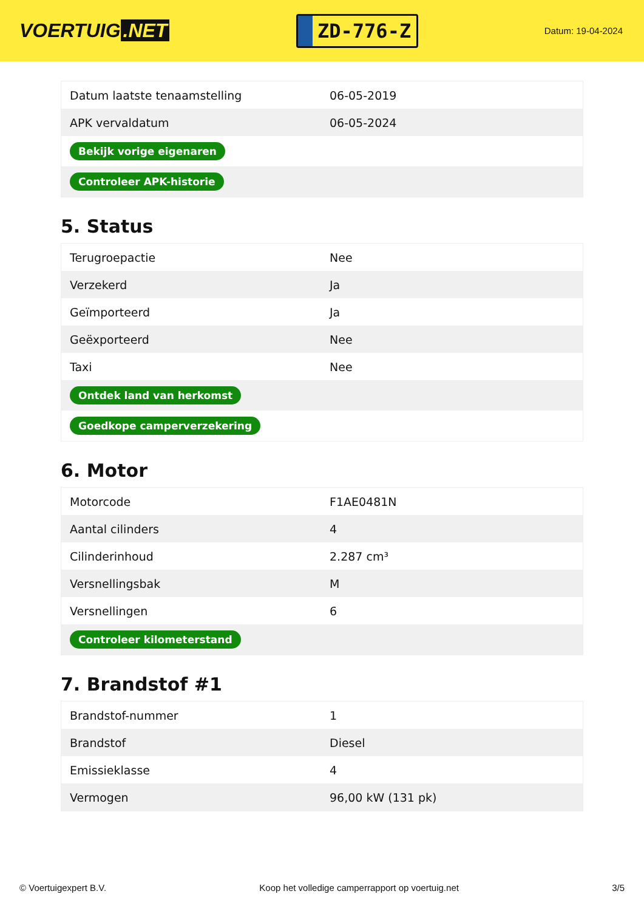VOERTUIG.NET
ZD-776-Z
Datum: 19-04-2024
| Datum laatste tenaamstelling | 06-05-2019 |
| APK vervaldatum | 06-05-2024 |
| Bekijk vorige eigenaren | |
| Controleer APK-historie | |
5. Status
| Terugroepactie | Nee |
| Verzekerd | Ja |
| Geïmporteerd | Ja |
| Geëxporteerd | Nee |
| Taxi | Nee |
| Ontdek land van herkomst | |
| Goedkope camperverzekering | |
6. Motor
| Motorcode | F1AE0481N |
| Aantal cilinders | 4 |
| Cilinderinhoud | 2.287 cm³ |
| Versnellingsbak | M |
| Versnellingen | 6 |
| Controleer kilometerstand | |
7. Brandstof #1
| Brandstof-nummer | 1 |
| Brandstof | Diesel |
| Emissieklasse | 4 |
| Vermogen | 96,00 kW (131 pk) |
© Voertuigexpert B.V. Koop het volledige camperrapport op voertuig.net 3/5